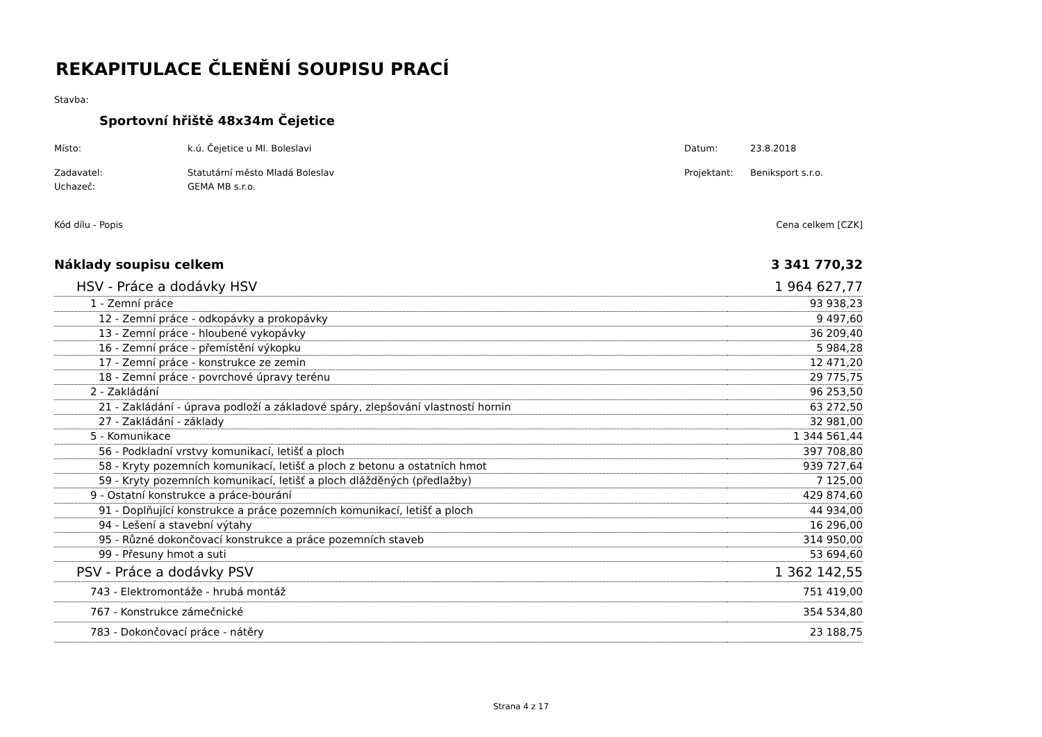REKAPITULACE ČLENĚNÍ SOUPISU PRACÍ
Stavba:
Sportovní hřiště 48x34m Čejetice
Místo: k.ú. Čejetice u Ml. Boleslavi Datum: 23.8.2018
Zadavatel: Statutární město Mladá Boleslav Projektant: Beniksport s.r.o.
Uchazeč: GEMA MB s.r.o.
Kód dílu - Popis Cena celkem [CZK]
| Náklady soupisu celkem | 3 341 770,32 |
| HSV - Práce a dodávky HSV | 1 964 627,77 |
| 1 - Zemní práce | 93 938,23 |
| 12 - Zemní práce - odkopávky a prokopávky | 9 497,60 |
| 13 - Zemní práce - hloubené vykopávky | 36 209,40 |
| 16 - Zemní práce - přemístění výkopku | 5 984,28 |
| 17 - Zemní práce - konstrukce ze zemin | 12 471,20 |
| 18 - Zemní práce - povrchové úpravy terénu | 29 775,75 |
| 2 - Zakládání | 96 253,50 |
| 21 - Zakládání - úprava podloží a základové spáry, zlepšování vlastností hornin | 63 272,50 |
| 27 - Zakládání - základy | 32 981,00 |
| 5 - Komunikace | 1 344 561,44 |
| 56 - Podkladní vrstvy komunikací, letišť a ploch | 397 708,80 |
| 58 - Kryty pozemních komunikací, letišť a ploch z betonu a ostatních hmot | 939 727,64 |
| 59 - Kryty pozemních komunikací, letišť a ploch dlážděných (předlažby) | 7 125,00 |
| 9 - Ostatní konstrukce a práce-bourání | 429 874,60 |
| 91 - Doplňující konstrukce a práce pozemních komunikací, letišť a ploch | 44 934,00 |
| 94 - Lešení a stavební výtahy | 16 296,00 |
| 95 - Různé dokončovací konstrukce a práce pozemních staveb | 314 950,00 |
| 99 - Přesuny hmot a suti | 53 694,60 |
| PSV - Práce a dodávky PSV | 1 362 142,55 |
| 743 - Elektromontáže - hrubá montáž | 751 419,00 |
| 767 - Konstrukce zámečnické | 354 534,80 |
| 783 - Dokončovací práce - nátěry | 23 188,75 |
Strana 4 z 17